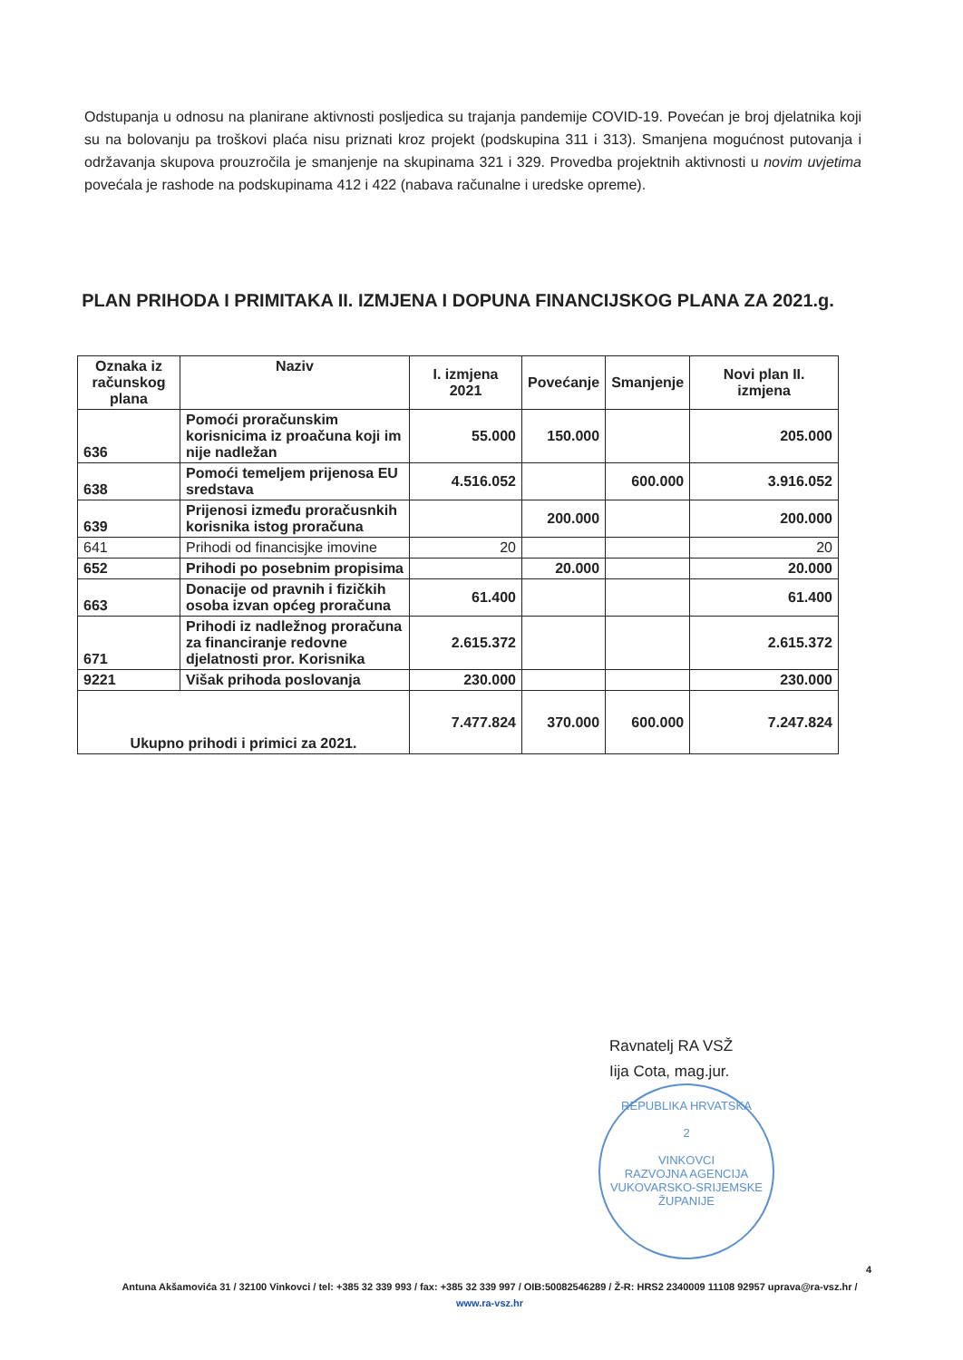Odstupanja u odnosu na planirane aktivnosti posljedica su trajanja pandemije COVID-19. Povećan je broj djelatnika koji su na bolovanju pa troškovi plaća nisu priznati kroz projekt (podskupina 311 i 313). Smanjena mogućnost putovanja i održavanja skupova prouzročila je smanjenje na skupinama 321 i 329. Provedba projektnih aktivnosti u novim uvjetima povećala je rashode na podskupinama 412 i 422 (nabava računalne i uredske opreme).
PLAN PRIHODA I PRIMITAKA II. IZMJENA I DOPUNA FINANCIJSKOG PLANA ZA 2021.g.
| Oznaka iz računskog plana | Naziv | I. izmjena 2021 | Povećanje | Smanjenje | Novi plan II. izmjena |
| --- | --- | --- | --- | --- | --- |
| 636 | Pomoći proračunskim korisnicima iz proačuna koji im nije nadležan | 55.000 | 150.000 | | 205.000 |
| 638 | Pomoći temeljem prijenosa EU sredstava | 4.516.052 | | 600.000 | 3.916.052 |
| 639 | Prijenosi između proračusnkih korisnika istog proračuna | | 200.000 | | 200.000 |
| 641 | Prihodi od financisjke imovine | 20 | | | 20 |
| 652 | Prihodi po posebnim propisima | | 20.000 | | 20.000 |
| 663 | Donacije od pravnih i fizičkih osoba izvan općeg proračuna | 61.400 | | | 61.400 |
| 671 | Prihodi iz nadležnog proračuna za financiranje redovne djelatnosti pror. Korisnika | 2.615.372 | | | 2.615.372 |
| 9221 | Višak prihoda poslovanja | 230.000 | | | 230.000 |
| Ukupno prihodi i primici za 2021. | | 7.477.824 | 370.000 | 600.000 | 7.247.824 |
Ravnatelj RA VSŽ
Iija Cota, mag.jur.
REPUBLIKA HRVATSKA
2
VINKOVCI
RAZVOJNA AGENCIJA VUKOVARSKO-SRIJEMSKE ŽUPANIJE
4
Antuna Akšamovića 31 / 32100 Vinkovci / tel: +385 32 339 993 / fax: +385 32 339 997 / OIB:50082546289 / Ž-R: HRS2 2340009 11108 92957 uprava@ra-vsz.hr /
www.ra-vsz.hr